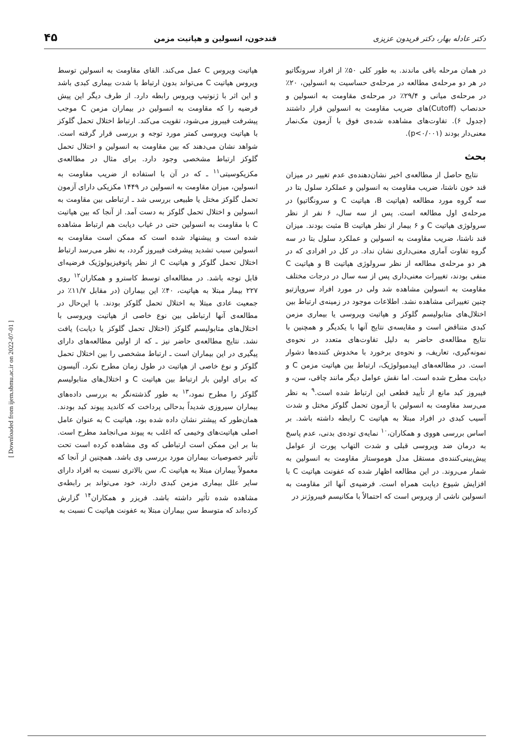دکتر عادله بهار، دکتر فریدون عزیزی قندخون، انسولین و هپاتیت مزمن ۴۵
در همان مرحله باقی ماندند. به طور کلی ۵۰٪ از افراد سرونگاتیو در هر دو مرحله‌ی مطالعه در مرحله‌ی حساسیت به انسولین، ۲۰٪ در مرحله‌ی میانی و ۲۹/۴٪ در مرحله‌ی مقاومت به انسولین و حدنصاب (Cutoff)های ضریب مقاومت به انسولین قرار داشتند (جدول ۶). تفاوت‌های مشاهده شده‌ی فوق با آزمون مک‌نمار معنی‌دار بودند (p<۰/۰۰۱).
بحث
نتایج حاصل از مطالعه‌ی اخیر نشان‌دهنده‌ی عدم تغییر در میزان قند خون ناشتا، ضریب مقاومت به انسولین و عملکرد سلول بتا در سه گروه مورد مطالعه (هپاتیت B، هپاتیت C و سرونگاتیو) در مرحله‌ی اول مطالعه است. پس از سه سال، ۶ نفر از نظر سرولوژی هپاتیت C و ۶ بیمار از نظر هپاتیت B مثبت بودند. میزان قند ناشتا، ضریب مقاومت به انسولین و عملکرد سلول بتا در سه گروه تفاوت آماری معنی‌داری نشان نداد. در کل در افرادی که در هر دو مرحله‌ی مطالعه از نظر سرولوژی هپاتیت B و هپاتیت C منفی بودند، تغییرات معنی‌داری پس از سه سال در درجات مختلف مقاومت به انسولین مشاهده شد ولی در مورد افراد سروپازتیو چنین تغییراتی مشاهده نشد. اطلاعات موجود در زمینه‌ی ارتباط بین اختلال‌های متابولیسم گلوکز و هپاتیت ویروسی یا بیماری مزمن کبدی متناقض است و مقایسه‌ی نتایج آنها با یکدیگر و همچنین با نتایج مطالعه‌ی حاضر به دلیل تفاوت‌های متعدد در نحوه‌ی نمونه‌گیری، تعاریف، و نحوه‌ی برخورد با مخدوش کننده‌ها دشوار است. در مطالعه‌های اپیدمیولوژیک، ارتباط بین هپاتیت مزمن C و دیابت مطرح شده است. اما نقش عوامل دیگر مانند چاقی، سن، و فیبروز کبد مانع از تأیید قطعی این ارتباط شده است.<sup>۹</sup> به نظر می‌رسد مقاومت به انسولین با آزمون تحمل گلوکز مختل و شدت آسیب کبدی در افراد مبتلا به هپاتیت C رابطه داشته باشد. بر اساس بررسی هووی و همکاران،<sup>۱۰</sup> نمایه‌ی توده‌ی بدنی، عدم پاسخ به درمان ضد ویروسی قبلی و شدت التهاب پورت از عوامل پیش‌بینی‌کننده‌ی مستقل مدل هوموستاز مقاومت به انسولین به شمار می‌روند. در این مطالعه اظهار شده که عفونت هپاتیت C با افزایش شیوع دیابت همراه است. فرضیه‌ی آنها اثر مقاومت به انسولین ناشی از ویروس است که احتمالاً با مکانیسم فیبروژنز در
هپاتیت ویروس C عمل می‌کند. القای مقاومت به انسولین توسط ویروس هپاتیت C می‌تواند بدون ارتباط با شدت بیماری کبدی باشد و این اثر با ژنوتیپ ویروس رابطه دارد. از طرف دیگر این پیش فرضیه را که مقاومت به انسولین در بیماران مزمن C موجب پیشرفت فیبروز می‌شود، تقویت می‌کند. ارتباط اختلال تحمل گلوکز با هپاتیت ویروسی کمتر مورد توجه و بررسی قرار گرفته است. شواهد نشان می‌دهند که بین مقاومت به انسولین و اختلال تحمل گلوکز ارتباط مشخصی وجود دارد. برای مثال در مطالعه‌ی مکزیکوسیتی<sup>۱۱</sup> ـ که در آن با استفاده از ضریب مقاومت به انسولین، میزان مقاومت به انسولین در ۱۴۴۹ مکزیکی دارای آزمون تحمل گلوکز مختل یا طبیعی بررسی شد ـ ارتباطی بین مقاومت به انسولین و اختلال تحمل گلوکز به دست آمد. از آنجا که بین هپاتیت C با مقاومت به انسولین حتی در غیاب دیابت هم ارتباط مشاهده شده است و پیشنهاد شده است که ممکن است مقاومت به انسولین سبب تشدید پیشرفت فیبروز گردد، به نظر می‌رسد ارتباط اختلال تحمل گلوکز و هپاتیت C از نظر پاتوفیزیولوژیک فرضیه‌ای قابل توجه باشد. در مطالعه‌ای توسط کاسترو و همکاران<sup>۱۲</sup> روی ۲۲۷ بیمار مبتلا به هپاتیت، ۴۰٪ این بیماران (در مقابل ۱۱/۷٪ در جمعیت عادی مبتلا به اختلال تحمل گلوکز بودند. با این‌حال در مطالعه‌ی آنها ارتباطی بین نوع خاصی از هپاتیت ویروسی با اختلال‌های متابولیسم گلوکز (اختلال تحمل گلوکز یا دیابت) یافت نشد. نتایج مطالعه‌ی حاضر نیز ـ که از اولین مطالعه‌های دارای پیگیری در این بیماران است ـ ارتباط مشخصی را بین اختلال تحمل گلوکز و نوع خاصی از هپاتیت در طول زمان مطرح نکرد. آلیسون که برای اولین بار ارتباط بین هپاتیت C و اختلال‌های متابولیسم گلوکز را مطرح نمود،<sup>۱۳</sup> به طور گذشته‌نگر به بررسی داده‌های بیماران سیروزی شدیداً بدحالی پرداخت که کاندید پیوند کبد بودند. همان‌طور که پیشتر نشان داده شده بود، هپاتیت C به عنوان عامل اصلی هپاتیت‌های وخیمی که اغلب به پیوند می‌انجامد مطرح است. بنا بر این ممکن است ارتباطی که وی مشاهده کرده است تحت تأثیر خصوصیات بیماران مورد بررسی وی باشد. همچنین از آنجا که معمولاً بیماران مبتلا به هپاتیت C، سن بالاتری نسبت به افراد دارای سایر علل بیماری مزمن کبدی دارند، خود می‌تواند بر رابطه‌ی مشاهده شده تأثیر داشته باشد. فریزر و همکاران<sup>۱۴</sup> گزارش کرده‌اند که متوسط سن بیماران مبتلا به عفونت هپاتیت C نسبت به
[ Downloaded from ijem.sbmu.ac.ir on 2022-07-01 ]